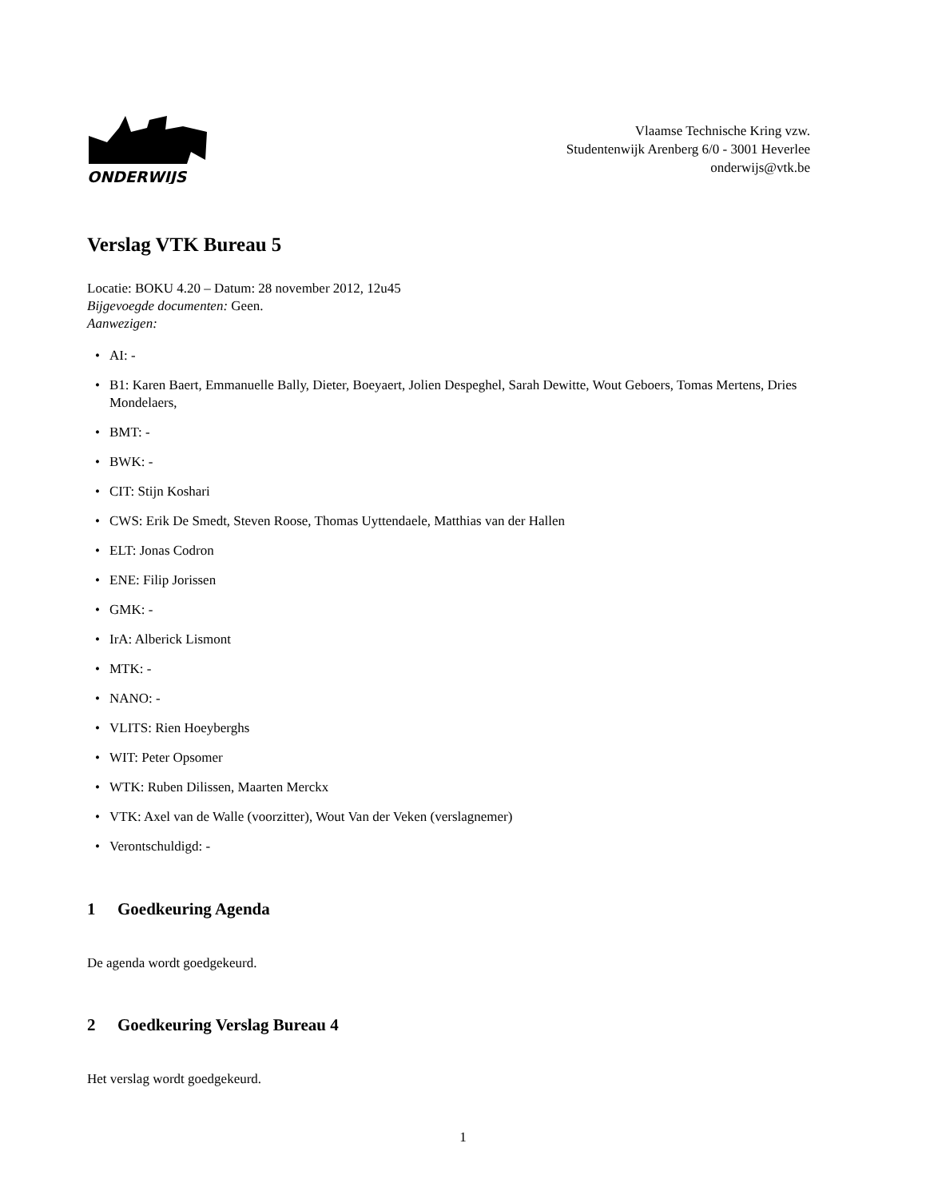ONDERWIJS
Vlaamse Technische Kring vzw.
Studentenwijk Arenberg 6/0 - 3001 Heverlee
onderwijs@vtk.be
Verslag VTK Bureau 5
Locatie: BOKU 4.20 – Datum: 28 november 2012, 12u45
Bijgevoegde documenten: Geen.
Aanwezigen:
• AI: -
• B1: Karen Baert, Emmanuelle Bally, Dieter, Boeyaert, Jolien Despeghel, Sarah Dewitte, Wout Geboers, Tomas Mertens, Dries Mondelaers,
• BMT: -
• BWK: -
• CIT: Stijn Koshari
• CWS: Erik De Smedt, Steven Roose, Thomas Uyttendaele, Matthias van der Hallen
• ELT: Jonas Codron
• ENE: Filip Jorissen
• GMK: -
• IrA: Alberick Lismont
• MTK: -
• NANO: -
• VLITS: Rien Hoeyberghs
• WIT: Peter Opsomer
• WTK: Ruben Dilissen, Maarten Merckx
• VTK: Axel van de Walle (voorzitter), Wout Van der Veken (verslagnemer)
• Verontschuldigd: -
1 Goedkeuring Agenda
De agenda wordt goedgekeurd.
2 Goedkeuring Verslag Bureau 4
Het verslag wordt goedgekeurd.
1